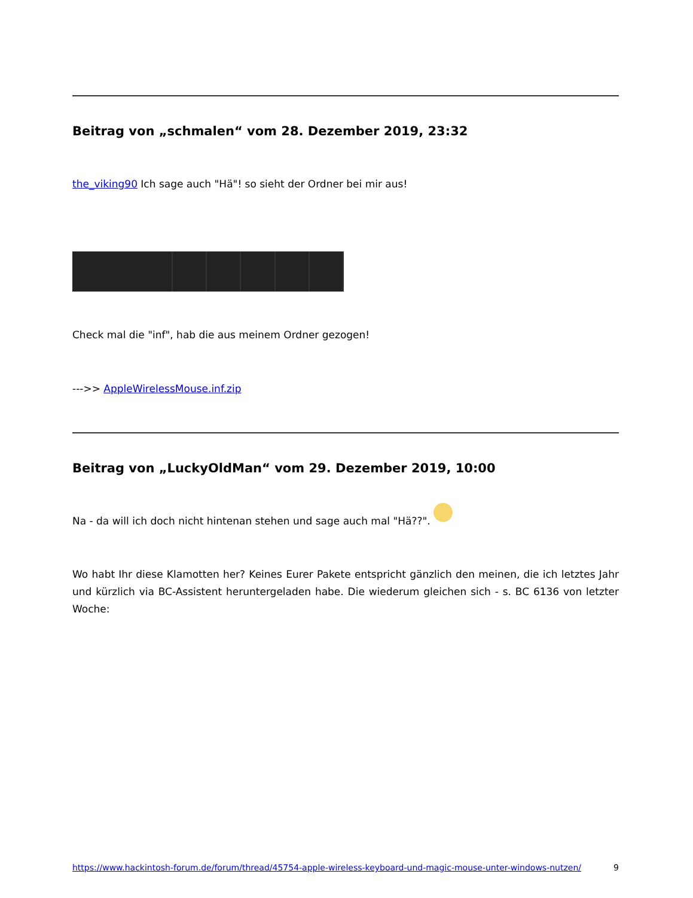Beitrag von „schmalen“ vom 28. Dezember 2019, 23:32
the_viking90 Ich sage auch "Hä"! so sieht der Ordner bei mir aus!
Check mal die "inf", hab die aus meinem Ordner gezogen!
--->> AppleWirelessMouse.inf.zip
Beitrag von „LuckyOldMan“ vom 29. Dezember 2019, 10:00
Na - da will ich doch nicht hintenan stehen und sage auch mal "Hä??".
Wo habt Ihr diese Klamotten her? Keines Eurer Pakete entspricht gänzlich den meinen, die ich letztes Jahr und kürzlich via BC-Assistent heruntergeladen habe. Die wiederum gleichen sich - s. BC 6136 von letzter Woche:
https://www.hackintosh-forum.de/forum/thread/45754-apple-wireless-keyboard-und-magic-mouse-unter-windows-nutzen/ 9